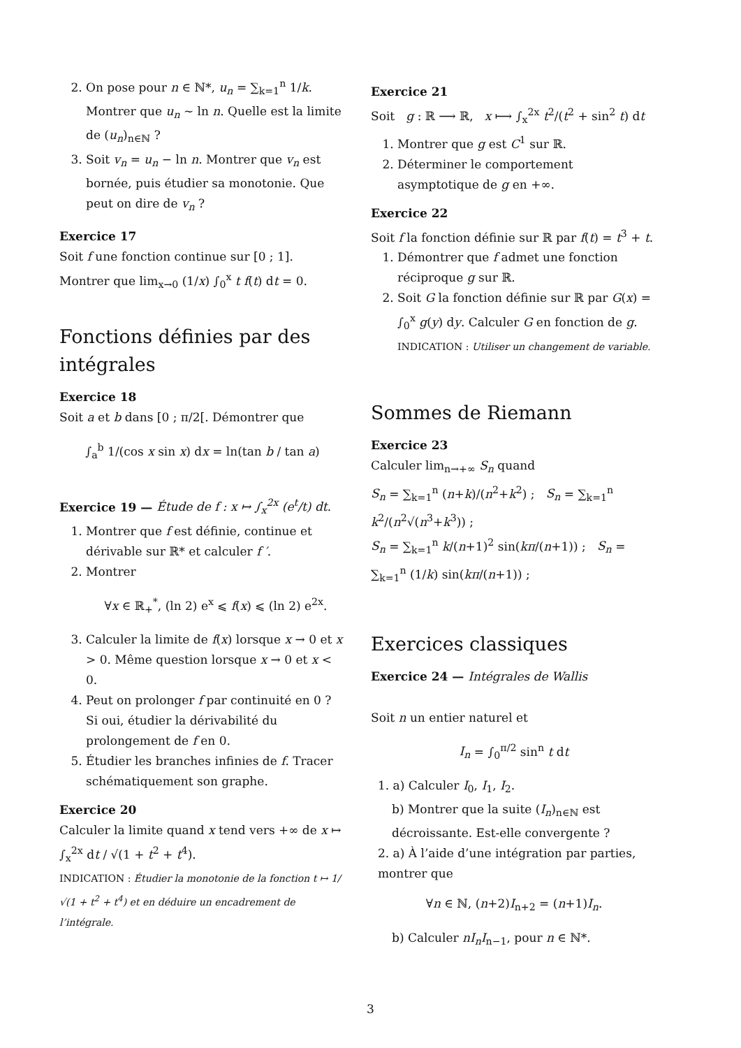2. On pose pour n ∈ ℕ*, u<sub>n</sub> = ∑<sub>k=1</sub><sup>n</sup> 1/k. Montrer que u<sub>n</sub> ∼ ln n. Quelle est la limite de (u<sub>n</sub>)<sub>n∈ℕ</sub> ?
3. Soit v<sub>n</sub> = u<sub>n</sub> − ln n. Montrer que v<sub>n</sub> est bornée, puis étudier sa monotonie. Que peut on dire de v<sub>n</sub> ?
Exercice 17
Soit f une fonction continue sur [0 ; 1].
Montrer que lim<sub>x→0</sub> (1/x) ∫<sub>0</sub><sup>x</sup> t f(t) dt = 0.
Fonctions définies par des intégrales
Exercice 18
Soit a et b dans [0 ; π/2[. Démontrer que
∫<sub>a</sub><sup>b</sup> 1/(cos x sin x) dx = ln(tan b / tan a)
Exercice 19 — Étude de f : x ↦ ∫<sub>x</sub><sup>2x</sup> (e<sup>t</sup>/t) dt.
1. Montrer que f est définie, continue et dérivable sur ℝ* et calculer f ′.
2. Montrer
∀x ∈ ℝ<sub>+</sub><sup>*</sup>, (ln 2) e<sup>x</sup> ⩽ f(x) ⩽ (ln 2) e<sup>2x</sup>.
3. Calculer la limite de f(x) lorsque x → 0 et x > 0. Même question lorsque x → 0 et x < 0.
4. Peut on prolonger f par continuité en 0 ? Si oui, étudier la dérivabilité du prolongement de f en 0.
5. Étudier les branches infinies de f. Tracer schématiquement son graphe.
Exercice 20
Calculer la limite quand x tend vers +∞ de x ↦ ∫<sub>x</sub><sup>2x</sup> dt / √(1 + t<sup>2</sup> + t<sup>4</sup>).
INDICATION : Étudier la monotonie de la fonction t ↦ 1/√(1 + t<sup>2</sup> + t<sup>4</sup>) et en déduire un encadrement de l’intégrale.
Exercice 21
Soit g : ℝ ⟶ ℝ, x ⟼ ∫<sub>x</sub><sup>2x</sup> t<sup>2</sup>/(t<sup>2</sup> + sin<sup>2</sup> t) dt
1. Montrer que g est C<sup>1</sup> sur ℝ.
2. Déterminer le comportement asymptotique de g en +∞.
Exercice 22
Soit f la fonction définie sur ℝ par f(t) = t<sup>3</sup> + t.
1. Démontrer que f admet une fonction réciproque g sur ℝ.
2. Soit G la fonction définie sur ℝ par G(x) = ∫<sub>0</sub><sup>x</sup> g(y) dy. Calculer G en fonction de g.
INDICATION : Utiliser un changement de variable.
Sommes de Riemann
Exercice 23
Calculer lim<sub>n→+∞</sub> S<sub>n</sub> quand
S<sub>n</sub> = ∑<sub>k=1</sub><sup>n</sup> (n+k)/(n<sup>2</sup>+k<sup>2</sup>) ; S<sub>n</sub> = ∑<sub>k=1</sub><sup>n</sup> k<sup>2</sup>/(n<sup>2</sup>√(n<sup>3</sup>+k<sup>3</sup>)) ;
S<sub>n</sub> = ∑<sub>k=1</sub><sup>n</sup> k/(n+1)<sup>2</sup> sin(kπ/(n+1)) ; S<sub>n</sub> = ∑<sub>k=1</sub><sup>n</sup> (1/k) sin(kπ/(n+1)) ;
Exercices classiques
Exercice 24 — Intégrales de Wallis
Soit n un entier naturel et
I<sub>n</sub> = ∫<sub>0</sub><sup>π/2</sup> sin<sup>n</sup> t dt
1. a) Calculer I<sub>0</sub>, I<sub>1</sub>, I<sub>2</sub>.
b) Montrer que la suite (I<sub>n</sub>)<sub>n∈ℕ</sub> est décroissante. Est-elle convergente ?
2. a) À l’aide d’une intégration par parties, montrer que
∀n ∈ ℕ, (n+2)I<sub>n+2</sub> = (n+1)I<sub>n</sub>.
b) Calculer nI<sub>n</sub>I<sub>n−1</sub>, pour n ∈ ℕ*.
3